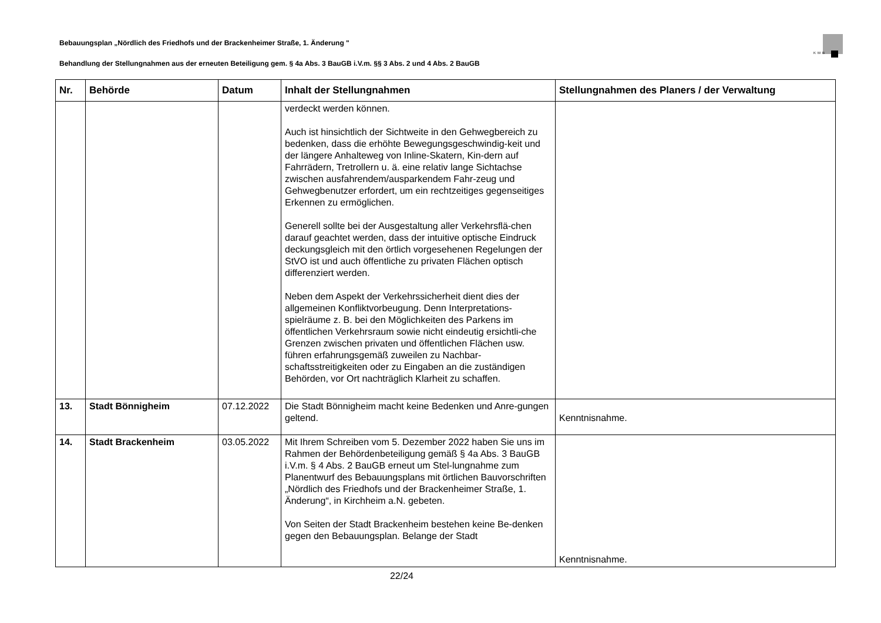Bebauungsplan „Nördlich des Friedhofs und der Brackenheimer Straße, 1. Änderung "
KMB
Behandlung der Stellungnahmen aus der erneuten Beteiligung gem. § 4a Abs. 3 BauGB i.V.m. §§ 3 Abs. 2 und 4 Abs. 2 BauGB
| Nr. | Behörde | Datum | Inhalt der Stellungnahmen | Stellungnahmen des Planers / der Verwaltung |
| --- | --- | --- | --- | --- |
| | | | verdeckt werden können. Auch ist hinsichtlich der Sichtweite in den Gehwegbereich zu bedenken, dass die erhöhte Bewegungsgeschwindig-keit und der längere Anhalteweg von Inline-Skatern, Kin-dern auf Fahrrädern, Tretrollern u. ä. eine relativ lange Sichtachse zwischen ausfahrendem/ausparkendem Fahr-zeug und Gehwegbenutzer erfordert, um ein rechtzeitiges gegenseitiges Erkennen zu ermöglichen. Generell sollte bei der Ausgestaltung aller Verkehrsflä-chen darauf geachtet werden, dass der intuitive optische Eindruck deckungsgleich mit den örtlich vorgesehenen Regelungen der StVO ist und auch öffentliche zu privaten Flächen optisch differenziert werden. Neben dem Aspekt der Verkehrssicherheit dient dies der allgemeinen Konfliktvorbeugung. Denn Interpretations-spielräume z. B. bei den Möglichkeiten des Parkens im öffentlichen Verkehrsraum sowie nicht eindeutig ersichtli-che Grenzen zwischen privaten und öffentlichen Flächen usw. führen erfahrungsgemäß zuweilen zu Nachbar-schaftsstreitigkeiten oder zu Eingaben an die zuständigen Behörden, vor Ort nachträglich Klarheit zu schaffen. | |
| 13. | Stadt Bönnigheim | 07.12.2022 | Die Stadt Bönnigheim macht keine Bedenken und Anre-gungen geltend. | Kenntnisnahme. |
| 14. | Stadt Brackenheim | 03.05.2022 | Mit Ihrem Schreiben vom 5. Dezember 2022 haben Sie uns im Rahmen der Behördenbeteiligung gemäß § 4a Abs. 3 BauGB i.V.m. § 4 Abs. 2 BauGB erneut um Stel-lungnahme zum Planentwurf des Bebauungsplans mit örtlichen Bauvorschriften „Nördlich des Friedhofs und der Brackenheimer Straße, 1. Änderung“, in Kirchheim a.N. gebeten. Von Seiten der Stadt Brackenheim bestehen keine Be-denken gegen den Bebauungsplan. Belange der Stadt | Kenntnisnahme. |
22/24